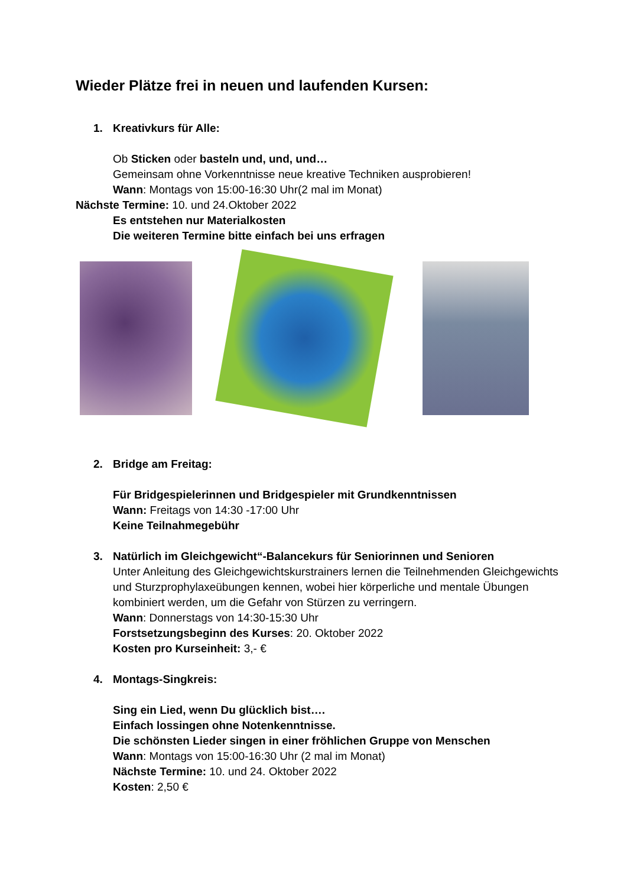Wieder Plätze frei in neuen und laufenden Kursen:
1. Kreativkurs für Alle:
Ob Sticken oder basteln und, und, und…
Gemeinsam ohne Vorkenntnisse neue kreative Techniken ausprobieren!
Wann: Montags von 15:00-16:30 Uhr(2 mal im Monat)
Nächste Termine: 10. und 24.Oktober 2022
Es entstehen nur Materialkosten
Die weiteren Termine bitte einfach bei uns erfragen
2. Bridge am Freitag:
Für Bridgespielerinnen und Bridgespieler mit Grundkenntnissen
Wann: Freitags von 14:30 -17:00 Uhr
Keine Teilnahmegebühr
3. Natürlich im Gleichgewicht“-Balancekurs für Seniorinnen und Senioren
Unter Anleitung des Gleichgewichtskurstrainers lernen die Teilnehmenden Gleichgewichts und Sturzprophylaxeübungen kennen, wobei hier körperliche und mentale Übungen kombiniert werden, um die Gefahr von Stürzen zu verringern.
Wann: Donnerstags von 14:30-15:30 Uhr
Forstsetzungsbeginn des Kurses: 20. Oktober 2022
Kosten pro Kurseinheit: 3,- €
4. Montags-Singkreis:
Sing ein Lied, wenn Du glücklich bist….
Einfach lossingen ohne Notenkenntnisse.
Die schönsten Lieder singen in einer fröhlichen Gruppe von Menschen
Wann: Montags von 15:00-16:30 Uhr (2 mal im Monat)
Nächste Termine: 10. und 24. Oktober 2022
Kosten: 2,50 €